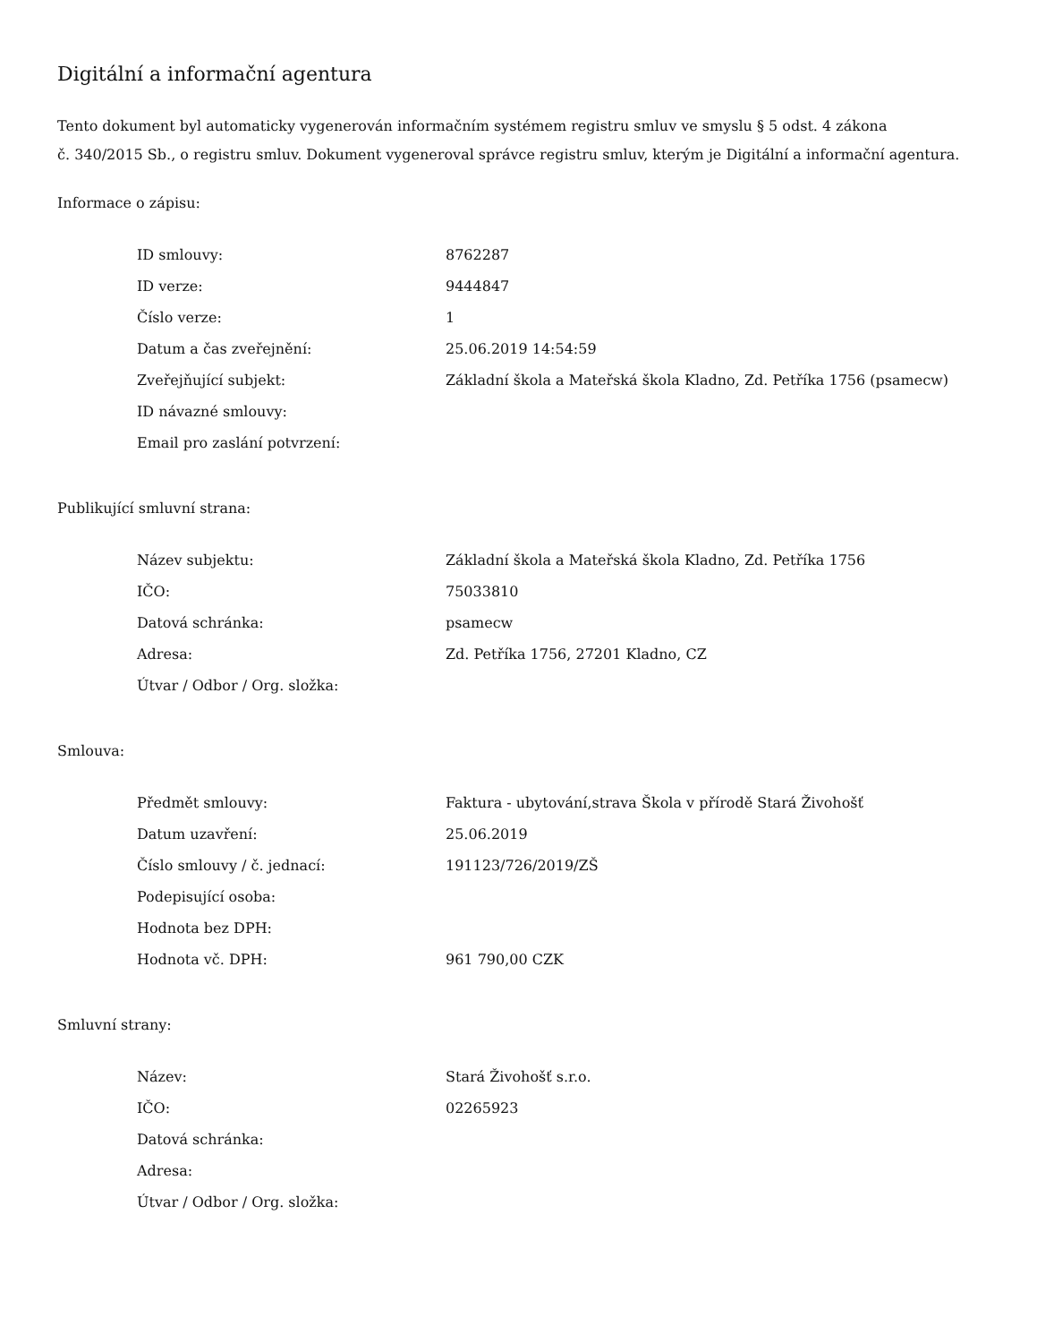Digitální a informační agentura
Tento dokument byl automaticky vygenerován informačním systémem registru smluv ve smyslu § 5 odst. 4 zákona
č. 340/2015 Sb., o registru smluv. Dokument vygeneroval správce registru smluv, kterým je Digitální a informační agentura.
Informace o zápisu:
| ID smlouvy: | 8762287 |
| ID verze: | 9444847 |
| Číslo verze: | 1 |
| Datum a čas zveřejnění: | 25.06.2019 14:54:59 |
| Zveřejňující subjekt: | Základní škola a Mateřská škola Kladno, Zd. Petříka 1756 (psamecw) |
| ID návazné smlouvy: | |
| Email pro zaslání potvrzení: | |
Publikující smluvní strana:
| Název subjektu: | Základní škola a Mateřská škola Kladno, Zd. Petříka 1756 |
| IČO: | 75033810 |
| Datová schránka: | psamecw |
| Adresa: | Zd. Petříka 1756, 27201 Kladno, CZ |
| Útvar / Odbor / Org. složka: | |
Smlouva:
| Předmět smlouvy: | Faktura - ubytování,strava Škola v přírodě Stará Živohošť |
| Datum uzavření: | 25.06.2019 |
| Číslo smlouvy / č. jednací: | 191123/726/2019/ZŠ |
| Podepisující osoba: | |
| Hodnota bez DPH: | |
| Hodnota vč. DPH: | 961 790,00 CZK |
Smluvní strany:
| Název: | Stará Živohošť s.r.o. |
| IČO: | 02265923 |
| Datová schránka: | |
| Adresa: | |
| Útvar / Odbor / Org. složka: | |